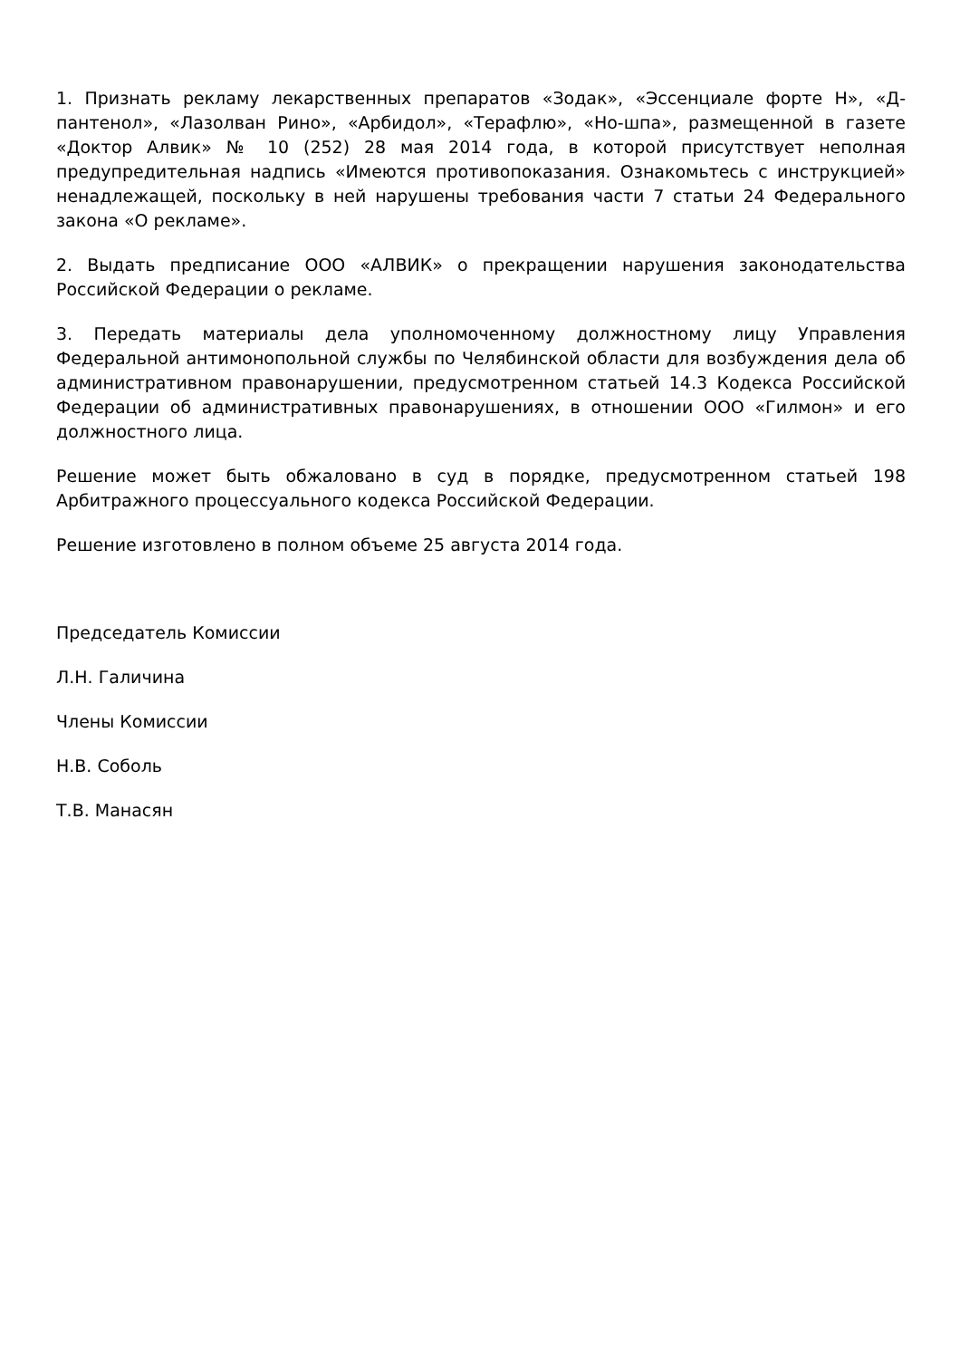1. Признать рекламу лекарственных препаратов «Зодак», «Эссенциале форте Н», «Д-пантенол», «Лазолван Рино», «Арбидол», «Терафлю», «Но-шпа», размещенной в газете «Доктор Алвик» № 10 (252) 28 мая 2014 года, в которой присутствует неполная предупредительная надпись «Имеются противопоказания. Ознакомьтесь с инструкцией» ненадлежащей, поскольку в ней нарушены требования части 7 статьи 24 Федерального закона «О рекламе».
2. Выдать предписание ООО «АЛВИК» о прекращении нарушения законодательства Российской Федерации о рекламе.
3. Передать материалы дела уполномоченному должностному лицу Управления Федеральной антимонопольной службы по Челябинской области для возбуждения дела об административном правонарушении, предусмотренном статьей 14.3 Кодекса Российской Федерации об административных правонарушениях, в отношении ООО «Гилмон» и его должностного лица.
Решение может быть обжаловано в суд в порядке, предусмотренном статьей 198 Арбитражного процессуального кодекса Российской Федерации.
Решение изготовлено в полном объеме 25 августа 2014 года.
Председатель Комиссии
Л.Н. Галичина
Члены Комиссии
Н.В. Соболь
Т.В. Манасян